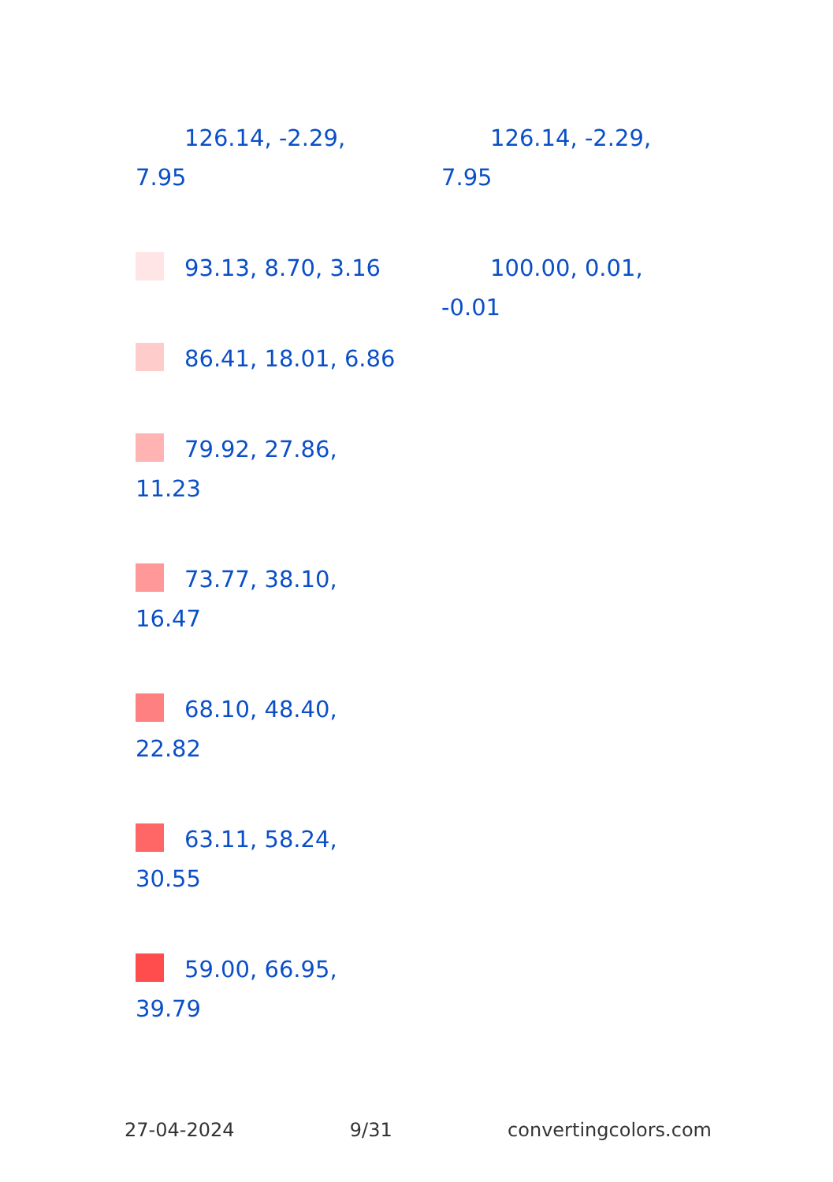126.14, -2.29, 7.95
93.13, 8.70, 3.16
86.41, 18.01, 6.86
79.92, 27.86, 11.23
73.77, 38.10, 16.47
68.10, 48.40, 22.82
63.11, 58.24, 30.55
59.00, 66.95, 39.79
126.14, -2.29, 7.95
100.00, 0.01, -0.01
27-04-2024 9/31 convertingcolors.com